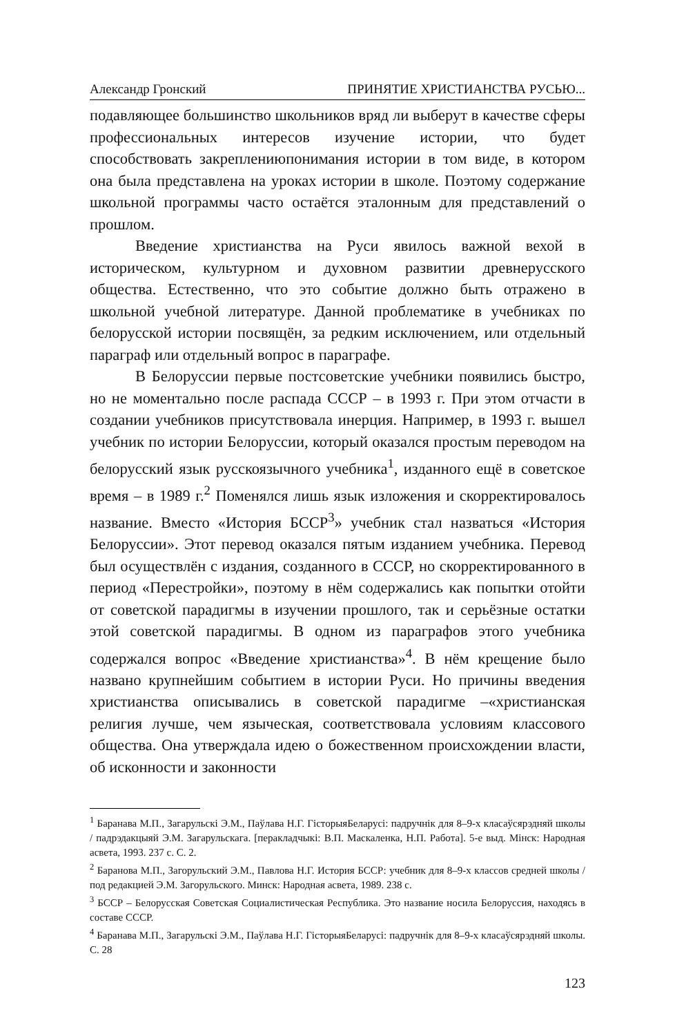Александр Гронский ПРИНЯТИЕ ХРИСТИАНСТВА РУСЬЮ...
подавляющее большинство школьников вряд ли выберут в качестве сферы профессиональных интересов изучение истории, что будет способствовать закреплениюпонимания истории в том виде, в котором она была представлена на уроках истории в школе. Поэтому содержание школьной программы часто остаётся эталонным для представлений о прошлом.
Введение христианства на Руси явилось важной вехой в историческом, культурном и духовном развитии древнерусского общества. Естественно, что это событие должно быть отражено в школьной учебной литературе. Данной проблематике в учебниках по белорусской истории посвящён, за редким исключением, или отдельный параграф или отдельный вопрос в параграфе.
В Белоруссии первые постсоветские учебники появились быстро, но не моментально после распада СССР – в 1993 г. При этом отчасти в создании учебников присутствовала инерция. Например, в 1993 г. вышел учебник по истории Белоруссии, который оказался простым переводом на белорусский язык русскоязычного учебника<sup>1</sup>, изданного ещё в советское время – в 1989 г.<sup>2</sup> Поменялся лишь язык изложения и скорректировалось название. Вместо «История БССР<sup>3</sup>» учебник стал назваться «История Белоруссии». Этот перевод оказался пятым изданием учебника. Перевод был осуществлён с издания, созданного в СССР, но скорректированного в период «Перестройки», поэтому в нём содержались как попытки отойти от советской парадигмы в изучении прошлого, так и серьёзные остатки этой советской парадигмы. В одном из параграфов этого учебника содержался вопрос «Введение христианства»<sup>4</sup>. В нём крещение было названо крупнейшим событием в истории Руси. Но причины введения христианства описывались в советской парадигме –«христианская религия лучше, чем языческая, соответствовала условиям классового общества. Она утверждала идею о божественном происхождении власти, об исконности и законности
<sup>1</sup> Баранава М.П., Загарульскі Э.М., Паўлава Н.Г. ГісторыяБеларусі: падручнік для 8–9-х класаўсярэдняй школы / падрэдакцыяй Э.М. Загарульскага. [перакладчыкі: В.П. Маскаленка, Н.П. Работа]. 5-е выд. Мінск: Народная асвета, 1993. 237 с. С. 2.
<sup>2</sup> Баранова М.П., Загорульский Э.М., Павлова Н.Г. История БССР: учебник для 8–9-х классов средней школы / под редакцией Э.М. Загорульского. Минск: Народная асвета, 1989. 238 с.
<sup>3</sup> БССР – Белорусская Советская Социалистическая Республика. Это название носила Белоруссия, находясь в составе СССР.
<sup>4</sup> Баранава М.П., Загарульскі Э.М., Паўлава Н.Г. ГісторыяБеларусі: падручнік для 8–9-х класаўсярэдняй школы. С. 28
123